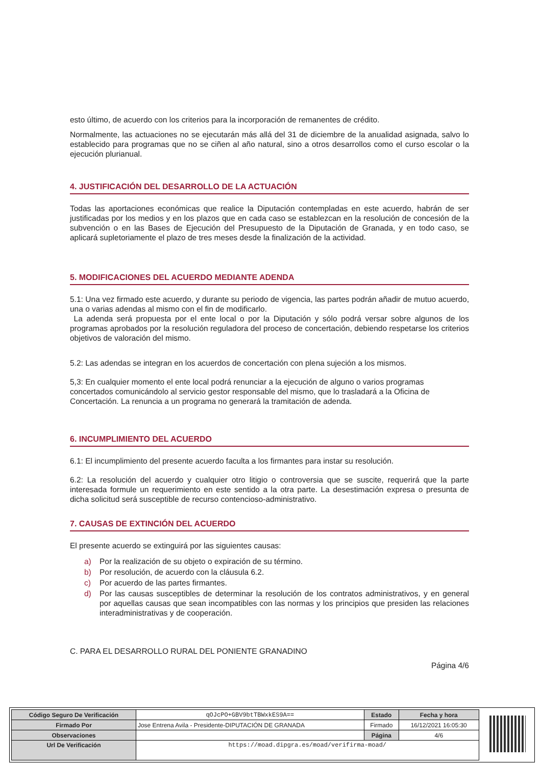esto último, de acuerdo con los criterios para la incorporación de remanentes de crédito.
Normalmente, las actuaciones no se ejecutarán más allá del 31 de diciembre de la anualidad asignada, salvo lo establecido para programas que no se ciñen al año natural, sino a otros desarrollos como el curso escolar o la ejecución plurianual.
4. JUSTIFICACIÓN DEL DESARROLLO DE LA ACTUACIÓN
Todas las aportaciones económicas que realice la Diputación contempladas en este acuerdo, habrán de ser justificadas por los medios y en los plazos que en cada caso se establezcan en la resolución de concesión de la subvención o en las Bases de Ejecución del Presupuesto de la Diputación de Granada, y en todo caso, se aplicará supletoriamente el plazo de tres meses desde la finalización de la actividad.
5. MODIFICACIONES DEL ACUERDO MEDIANTE ADENDA
5.1: Una vez firmado este acuerdo, y durante su periodo de vigencia, las partes podrán añadir de mutuo acuerdo, una o varias adendas al mismo con el fin de modificarlo.
La adenda será propuesta por el ente local o por la Diputación y sólo podrá versar sobre algunos de los programas aprobados por la resolución reguladora del proceso de concertación, debiendo respetarse los criterios objetivos de valoración del mismo.
5.2: Las adendas se integran en los acuerdos de concertación con plena sujeción a los mismos.
5,3: En cualquier momento el ente local podrá renunciar a la ejecución de alguno o varios programas concertados comunicándolo al servicio gestor responsable del mismo, que lo trasladará a la Oficina de Concertación. La renuncia a un programa no generará la tramitación de adenda.
6. INCUMPLIMIENTO DEL ACUERDO
6.1: El incumplimiento del presente acuerdo faculta a los firmantes para instar su resolución.
6.2: La resolución del acuerdo y cualquier otro litigio o controversia que se suscite, requerirá que la parte interesada formule un requerimiento en este sentido a la otra parte. La desestimación expresa o presunta de dicha solicitud será susceptible de recurso contencioso-administrativo.
7. CAUSAS DE EXTINCIÓN DEL ACUERDO
El presente acuerdo se extinguirá por las siguientes causas:
a) Por la realización de su objeto o expiración de su término.
b) Por resolución, de acuerdo con la cláusula 6.2.
c) Por acuerdo de las partes firmantes.
d) Por las causas susceptibles de determinar la resolución de los contratos administrativos, y en general por aquellas causas que sean incompatibles con las normas y los principios que presiden las relaciones interadministrativas y de cooperación.
C. PARA EL DESARROLLO RURAL DEL PONIENTE GRANADINO
Página 4/6
| Código Seguro De Verificación | qOJcPO+GBV9btTBWxkES9A== | Estado | Fecha y hora |
| Firmado Por | Jose Entrena Avila - Presidente-DIPUTACIÓN DE GRANADA | Firmado | 16/12/2021 16:05:30 |
| Observaciones | | Página | 4/6 |
| Url De Verificación | https://moad.dipgra.es/moad/verifirma-moad/ | | |